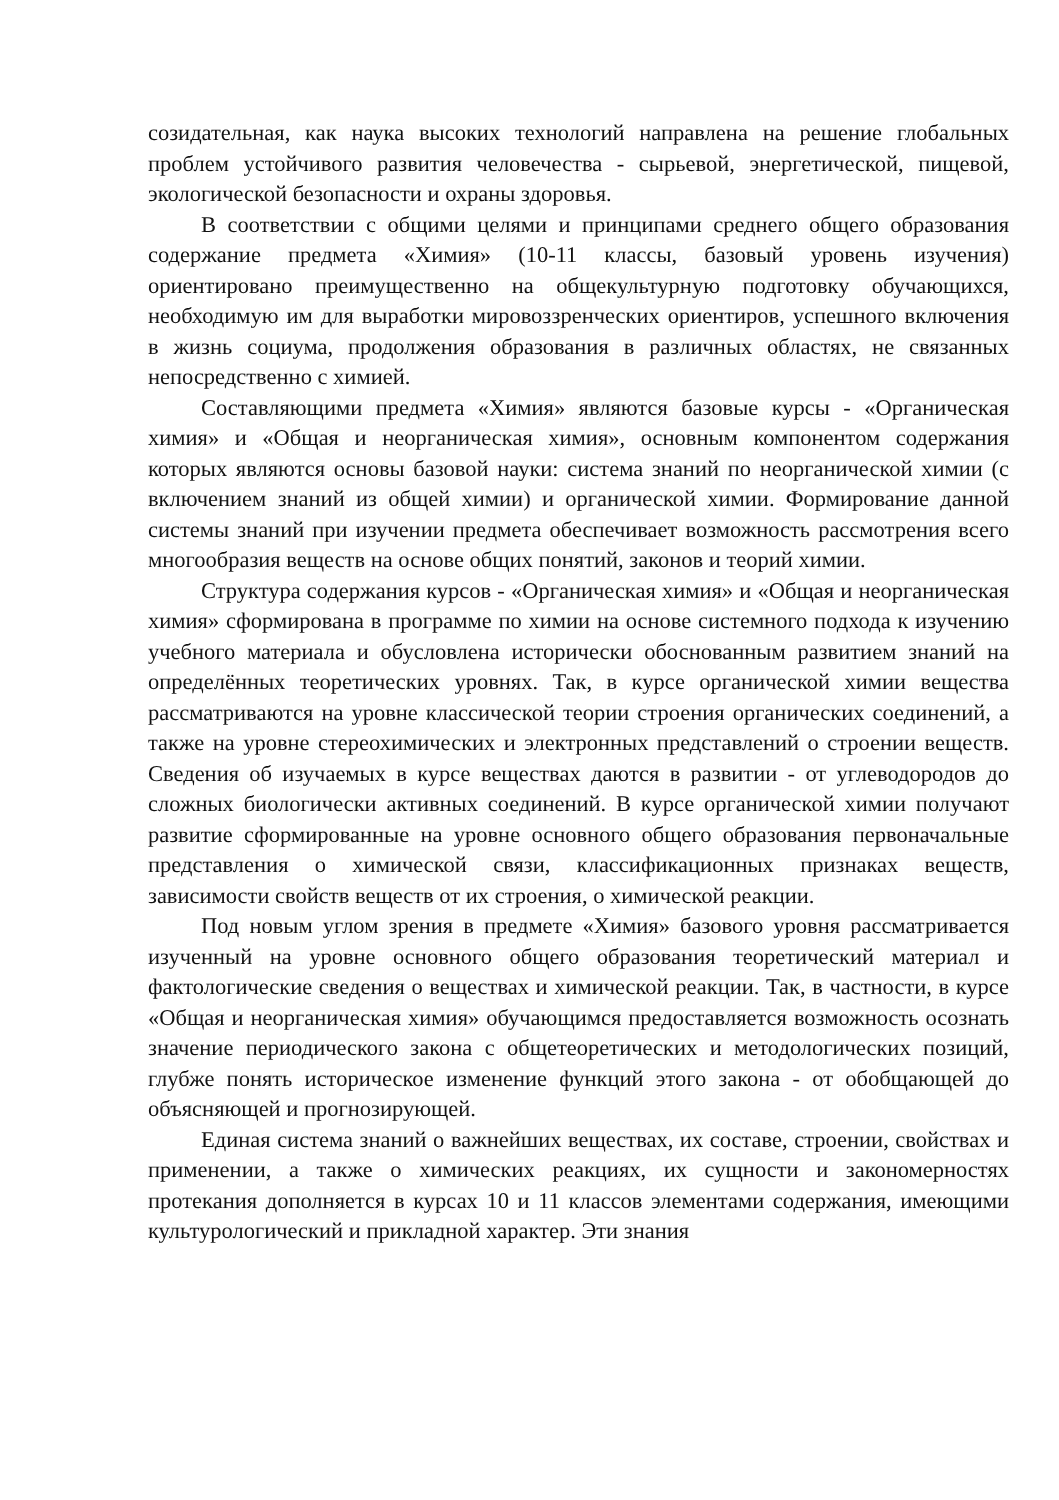созидательная, как наука высоких технологий направлена на решение глобальных проблем устойчивого развития человечества - сырьевой, энергетической, пищевой, экологической безопасности и охраны здоровья.
В соответствии с общими целями и принципами среднего общего образования содержание предмета «Химия» (10-11 классы, базовый уровень изучения) ориентировано преимущественно на общекультурную подготовку обучающихся, необходимую им для выработки мировоззренческих ориентиров, успешного включения в жизнь социума, продолжения образования в различных областях, не связанных непосредственно с химией.
Составляющими предмета «Химия» являются базовые курсы - «Органическая химия» и «Общая и неорганическая химия», основным компонентом содержания которых являются основы базовой науки: система знаний по неорганической химии (с включением знаний из общей химии) и органической химии. Формирование данной системы знаний при изучении предмета обеспечивает возможность рассмотрения всего многообразия веществ на основе общих понятий, законов и теорий химии.
Структура содержания курсов - «Органическая химия» и «Общая и неорганическая химия» сформирована в программе по химии на основе системного подхода к изучению учебного материала и обусловлена исторически обоснованным развитием знаний на определённых теоретических уровнях. Так, в курсе органической химии вещества рассматриваются на уровне классической теории строения органических соединений, а также на уровне стереохимических и электронных представлений о строении веществ. Сведения об изучаемых в курсе веществах даются в развитии - от углеводородов до сложных биологически активных соединений. В курсе органической химии получают развитие сформированные на уровне основного общего образования первоначальные представления о химической связи, классификационных признаках веществ, зависимости свойств веществ от их строения, о химической реакции.
Под новым углом зрения в предмете «Химия» базового уровня рассматривается изученный на уровне основного общего образования теоретический материал и фактологические сведения о веществах и химической реакции. Так, в частности, в курсе «Общая и неорганическая химия» обучающимся предоставляется возможность осознать значение периодического закона с общетеоретических и методологических позиций, глубже понять историческое изменение функций этого закона - от обобщающей до объясняющей и прогнозирующей.
Единая система знаний о важнейших веществах, их составе, строении, свойствах и применении, а также о химических реакциях, их сущности и закономерностях протекания дополняется в курсах 10 и 11 классов элементами содержания, имеющими культурологический и прикладной характер. Эти знания